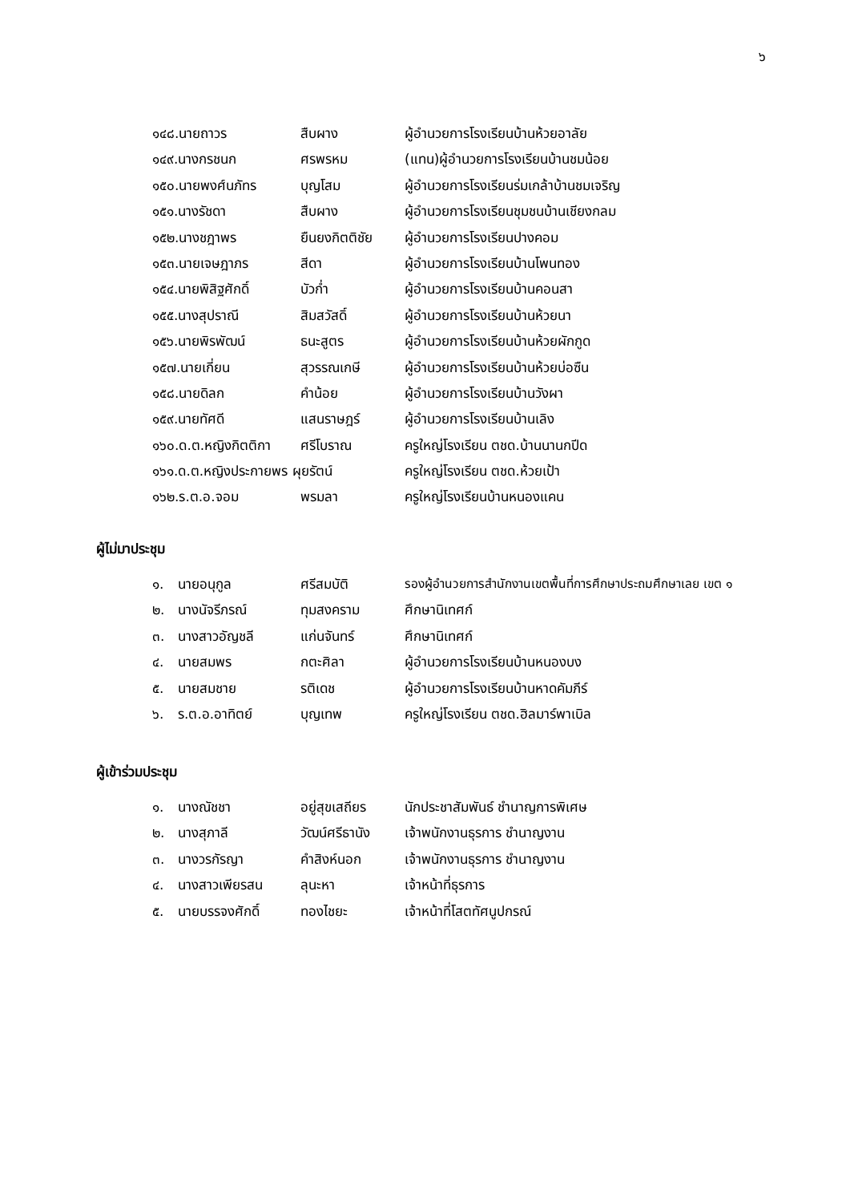๖
๑๔๘.นายถาวร สืบผาง ผู้อำนวยการโรงเรียนบ้านห้วยอาลัย
๑๔๙.นางกรชนก ศรพรหม (แทน)ผู้อำนวยการโรงเรียนบ้านชมน้อย
๑๕๐.นายพงศ์นภัทร บุญโสม ผู้อำนวยการโรงเรียนร่มเกล้าบ้านชมเจริญ
๑๕๑.นางรัชดา สืบผาง ผู้อำนวยการโรงเรียนชุมชนบ้านเชียงกลม
๑๕๒.นางชฎาพร ยืนยงกิตติชัย ผู้อำนวยการโรงเรียนปางคอม
๑๕๓.นายเจษฎาภร สีดา ผู้อำนวยการโรงเรียนบ้านโพนทอง
๑๕๔.นายพิสิฐศักดิ์ บัวก่ำ ผู้อำนวยการโรงเรียนบ้านคอนสา
๑๕๕.นางสุปราณี สิมสวัสดิ์ ผู้อำนวยการโรงเรียนบ้านห้วยนา
๑๕๖.นายพิรพัฒน์ ธนะสูตร ผู้อำนวยการโรงเรียนบ้านห้วยผักกูด
๑๕๗.นายเกี่ยน สุวรรณเกษี ผู้อำนวยการโรงเรียนบ้านห้วยบ่อซืน
๑๕๘.นายดิลก คำน้อย ผู้อำนวยการโรงเรียนบ้านวังผา
๑๕๙.นายทัศดี แสนราษฎร์ ผู้อำนวยการโรงเรียนบ้านเลิง
๑๖๐.ด.ต.หญิงกิตติกา ศรีโบราณ ครูใหญ่โรงเรียน ตชด.บ้านนานกปีด
๑๖๑.ด.ต.หญิงประกายพร ผุยรัตน์ ครูใหญ่โรงเรียน ตชด.ห้วยเป้า
๑๖๒.ร.ต.อ.จอม พรมลา ครูใหญ่โรงเรียนบ้านหนองแคน
ผู้ไม่มาประชุม
๑. นายอนุกูล ศรีสมบัติ รองผู้อำนวยการสำนักงานเขตพื้นที่การศึกษาประถมศึกษาเลย เขต ๑
๒. นางนัจรีภรณ์ ทุมสงคราม ศึกษานิเทศก์
๓. นางสาวอัญชลี แก่นจันทร์ ศึกษานิเทศก์
๔. นายสมพร กตะศิลา ผู้อำนวยการโรงเรียนบ้านหนองบง
๕. นายสมชาย รติเดช ผู้อำนวยการโรงเรียนบ้านหาดคัมภีร์
๖. ร.ต.อ.อาทิตย์ บุญเทพ ครูใหญ่โรงเรียน ตชด.ฮิลมาร์พาเบิล
ผู้เข้าร่วมประชุม
๑. นางณัชชา อยู่สุขเสถียร นักประชาสัมพันธ์ ชำนาญการพิเศษ
๒. นางสุภาลี วัฒน์ศรีธานัง เจ้าพนักงานธุรการ ชำนาญงาน
๓. นางวรกัรญา คำสิงห์นอก เจ้าพนักงานธุรการ ชำนาญงาน
๔. นางสาวเพียรสน ลุนะหา เจ้าหน้าที่ธุรการ
๕. นายบรรจงศักดิ์ ทองไชยะ เจ้าหน้าที่โสตทัศนูปกรณ์